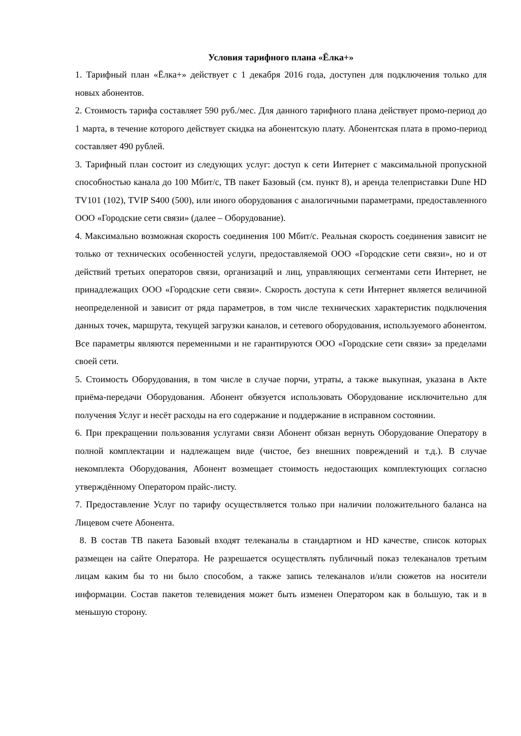Условия тарифного плана «Ёлка+»
1. Тарифный план «Ёлка+» действует с 1 декабря 2016 года, доступен для подключения только для новых абонентов.
2. Стоимость тарифа составляет 590 руб./мес. Для данного тарифного плана действует промо-период до 1 марта, в течение которого действует скидка на абонентскую плату. Абонентская плата в промо-период составляет 490 рублей.
3. Тарифный план состоит из следующих услуг: доступ к сети Интернет с максимальной пропускной способностью канала до 100 Мбит/с, ТВ пакет Базовый (см. пункт 8), и аренда телеприставки Dune HD TV101 (102), TVIP S400 (500), или иного оборудования с аналогичными параметрами, предоставленного ООО «Городские сети связи» (далее – Оборудование).
4. Максимально возможная скорость соединения 100 Мбит/с. Реальная скорость соединения зависит не только от технических особенностей услуги, предоставляемой ООО «Городские сети связи», но и от действий третьих операторов связи, организаций и лиц, управляющих сегментами сети Интернет, не принадлежащих ООО «Городские сети связи». Скорость доступа к сети Интернет является величиной неопределенной и зависит от ряда параметров, в том числе технических характеристик подключения данных точек, маршрута, текущей загрузки каналов, и сетевого оборудования, используемого абонентом. Все параметры являются переменными и не гарантируются ООО «Городские сети связи» за пределами своей сети.
5. Стоимость Оборудования, в том числе в случае порчи, утраты, а также выкупная, указана в Акте приёма-передачи Оборудования. Абонент обязуется использовать Оборудование исключительно для получения Услуг и несёт расходы на его содержание и поддержание в исправном состоянии.
6. При прекращении пользования услугами связи Абонент обязан вернуть Оборудование Оператору в полной комплектации и надлежащем виде (чистое, без внешних повреждений и т.д.). В случае некомплекта Оборудования, Абонент возмещает стоимость недостающих комплектующих согласно утверждённому Оператором прайс-листу.
7. Предоставление Услуг по тарифу осуществляется только при наличии положительного баланса на Лицевом счете Абонента.
8. В состав ТВ пакета Базовый входят телеканалы в стандартном и HD качестве, список которых размещен на сайте Оператора. Не разрешается осуществлять публичный показ телеканалов третьим лицам каким бы то ни было способом, а также запись телеканалов и/или сюжетов на носители информации. Состав пакетов телевидения может быть изменен Оператором как в большую, так и в меньшую сторону.